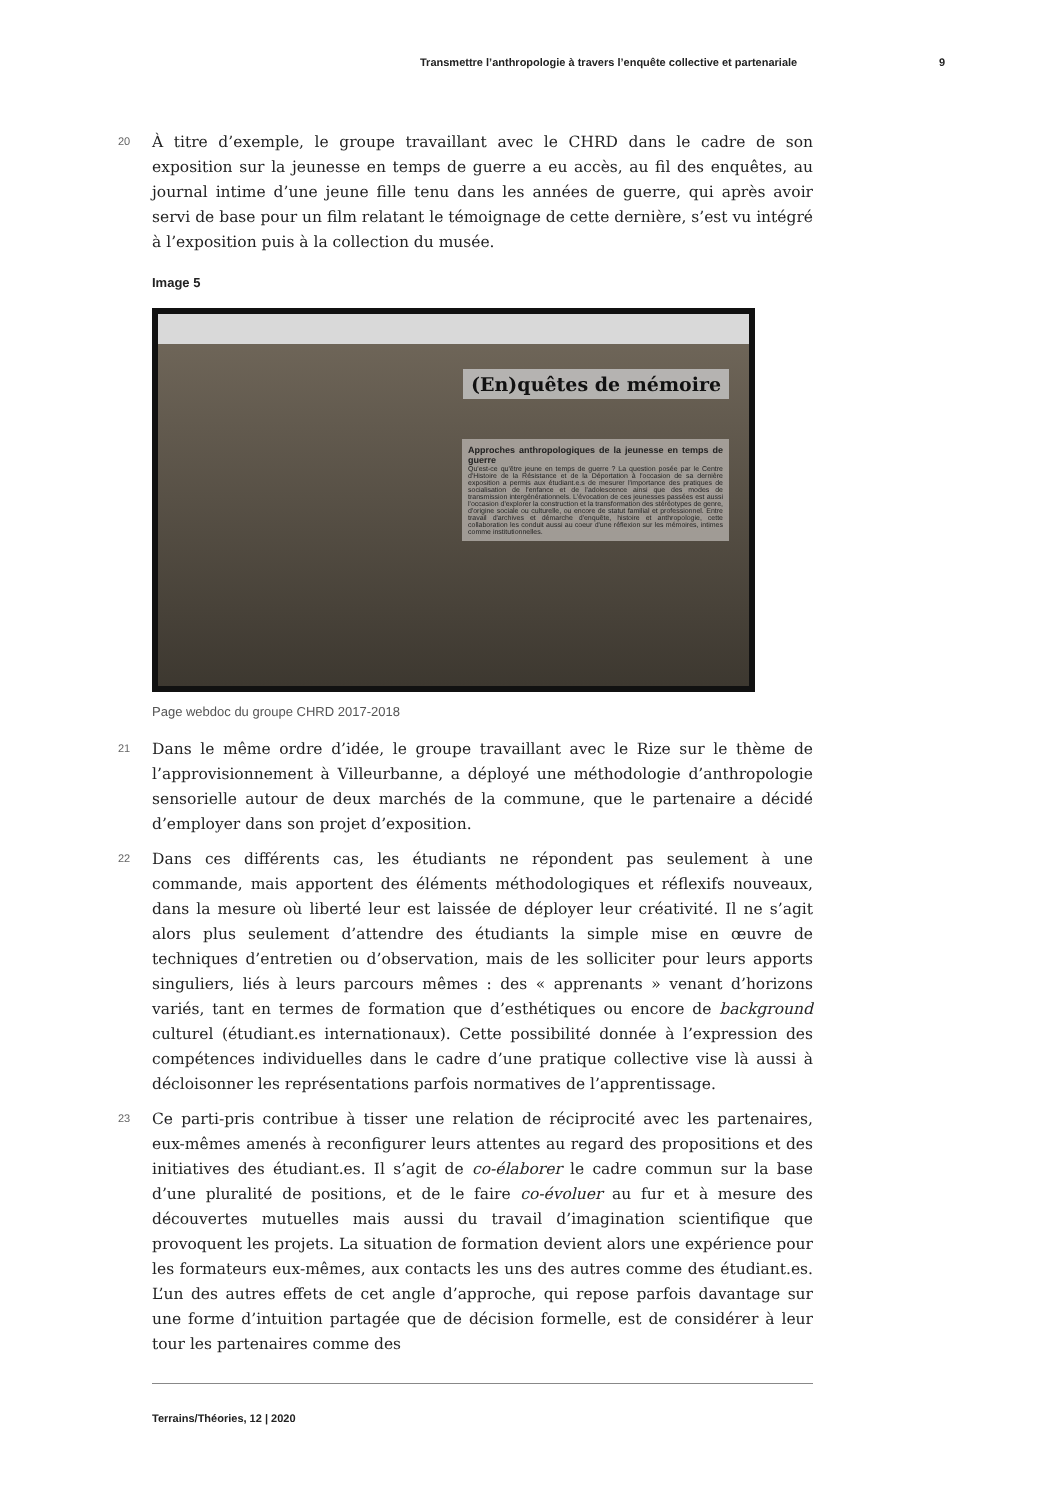Transmettre l’anthropologie à travers l’enquête collective et partenariale 9
20
À titre d’exemple, le groupe travaillant avec le CHRD dans le cadre de son exposition sur la jeunesse en temps de guerre a eu accès, au fil des enquêtes, au journal intime d’une jeune fille tenu dans les années de guerre, qui après avoir servi de base pour un film relatant le témoignage de cette dernière, s’est vu intégré à l’exposition puis à la collection du musée.
Image 5
(En)quêtes de mémoire
Approches anthropologiques de la jeunesse en temps de guerre
Qu'est-ce qu'être jeune en temps de guerre ? La question posée par le Centre d'Histoire de la Résistance et de la Déportation à l'occasion de sa dernière exposition a permis aux étudiant.e.s de mesurer l'importance des pratiques de socialisation de l'enfance et de l'adolescence ainsi que des modes de transmission intergénérationnels. L'évocation de ces jeunesses passées est aussi l'occasion d'explorer la construction et la transformation des stéréotypes de genre, d'origine sociale ou culturelle, ou encore de statut familial et professionnel. Entre travail d'archives et démarche d'enquête, histoire et anthropologie, cette collaboration les conduit aussi au coeur d'une réflexion sur les mémoires, intimes comme institutionnelles.
Page webdoc du groupe CHRD 2017-2018
21
Dans le même ordre d’idée, le groupe travaillant avec le Rize sur le thème de l’approvisionnement à Villeurbanne, a déployé une méthodologie d’anthropologie sensorielle autour de deux marchés de la commune, que le partenaire a décidé d’employer dans son projet d’exposition.
22
Dans ces différents cas, les étudiants ne répondent pas seulement à une commande, mais apportent des éléments méthodologiques et réflexifs nouveaux, dans la mesure où liberté leur est laissée de déployer leur créativité. Il ne s’agit alors plus seulement d’attendre des étudiants la simple mise en œuvre de techniques d’entretien ou d’observation, mais de les solliciter pour leurs apports singuliers, liés à leurs parcours mêmes : des « apprenants » venant d’horizons variés, tant en termes de formation que d’esthétiques ou encore de background culturel (étudiant.es internationaux). Cette possibilité donnée à l’expression des compétences individuelles dans le cadre d’une pratique collective vise là aussi à décloisonner les représentations parfois normatives de l’apprentissage.
23
Ce parti-pris contribue à tisser une relation de réciprocité avec les partenaires, eux-mêmes amenés à reconfigurer leurs attentes au regard des propositions et des initiatives des étudiant.es. Il s’agit de co-élaborer le cadre commun sur la base d’une pluralité de positions, et de le faire co-évoluer au fur et à mesure des découvertes mutuelles mais aussi du travail d’imagination scientifique que provoquent les projets. La situation de formation devient alors une expérience pour les formateurs eux-mêmes, aux contacts les uns des autres comme des étudiant.es. L’un des autres effets de cet angle d’approche, qui repose parfois davantage sur une forme d’intuition partagée que de décision formelle, est de considérer à leur tour les partenaires comme des
Terrains/Théories, 12 | 2020